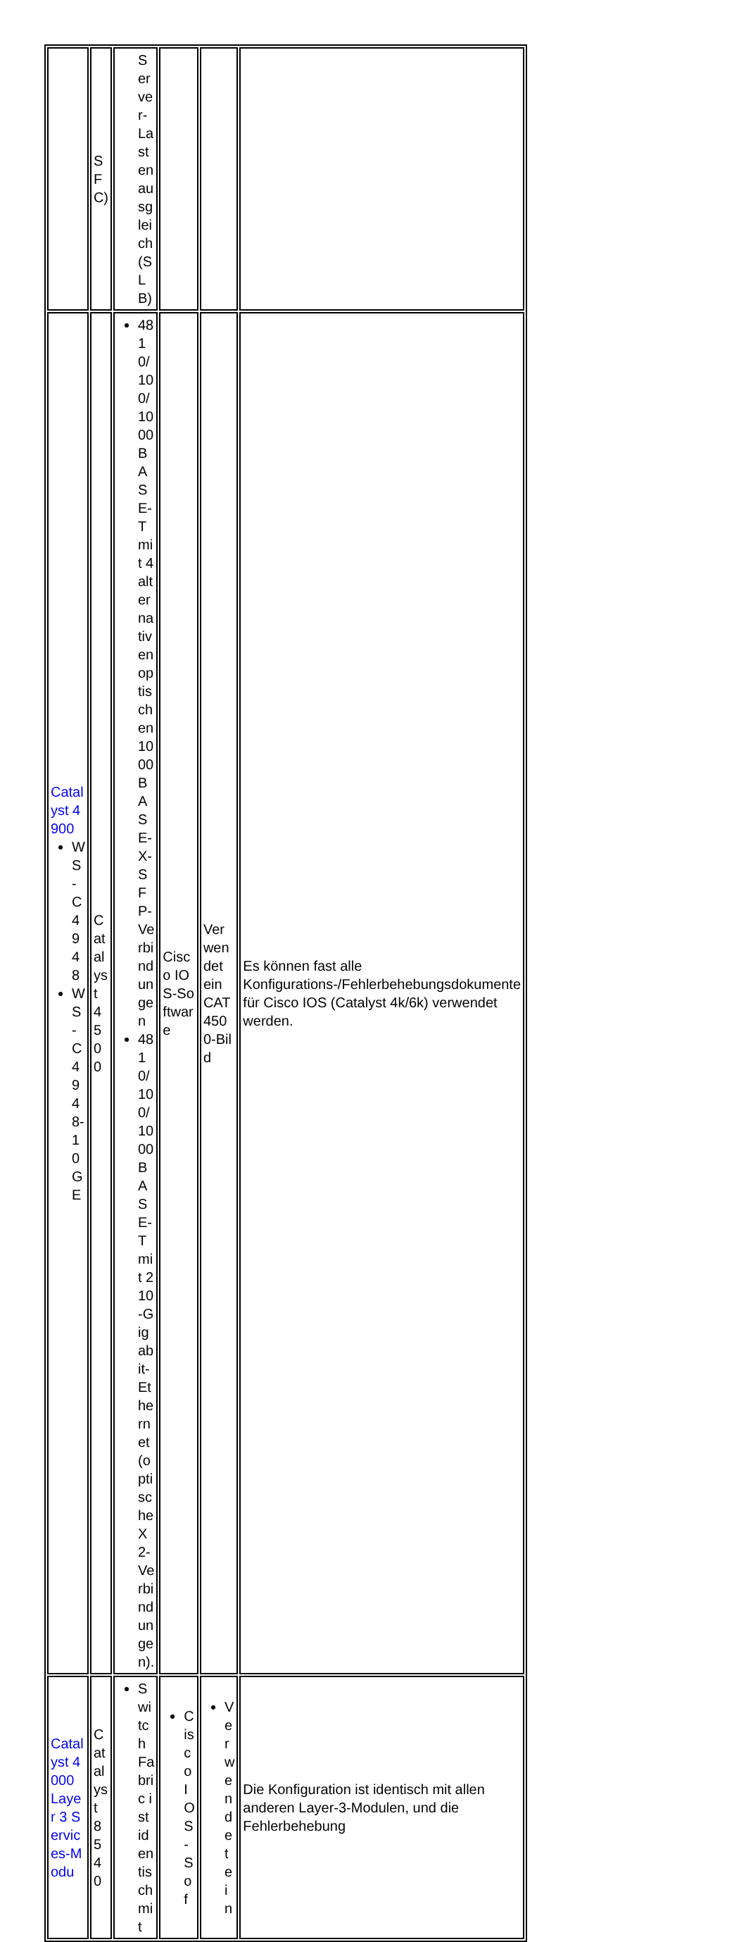| | SFC) | Server-Lastenausgleich (SLB) | | | |
| Catalyst 4900 WS-C4948 WS-C4948-10GE | Catalyst 4500 | 48 10/100/1000BASE-T mit 4 alternativen optischen 1000BASE-X-SFP-Verbindungen 48 10/100/1000BASE-T mit 2 10-Gigabit-Ethernet (optische X2-Verbindungen). | Cisco IOS-Software | Verwendet ein CAT4500-Bild | Es können fast alle Konfigurations-/Fehlerbehebungsdokumente für Cisco IOS (Catalyst 4k/6k) verwendet werden. |
| Catalyst 4000 Layer 3 Services-Modu | Catalyst 8540 | Switch Fabric ist identisch mit | Cisco IOS-Sof | Verwendet ein | Die Konfiguration ist identisch mit allen anderen Layer-3-Modulen, und die Fehlerbehebung |